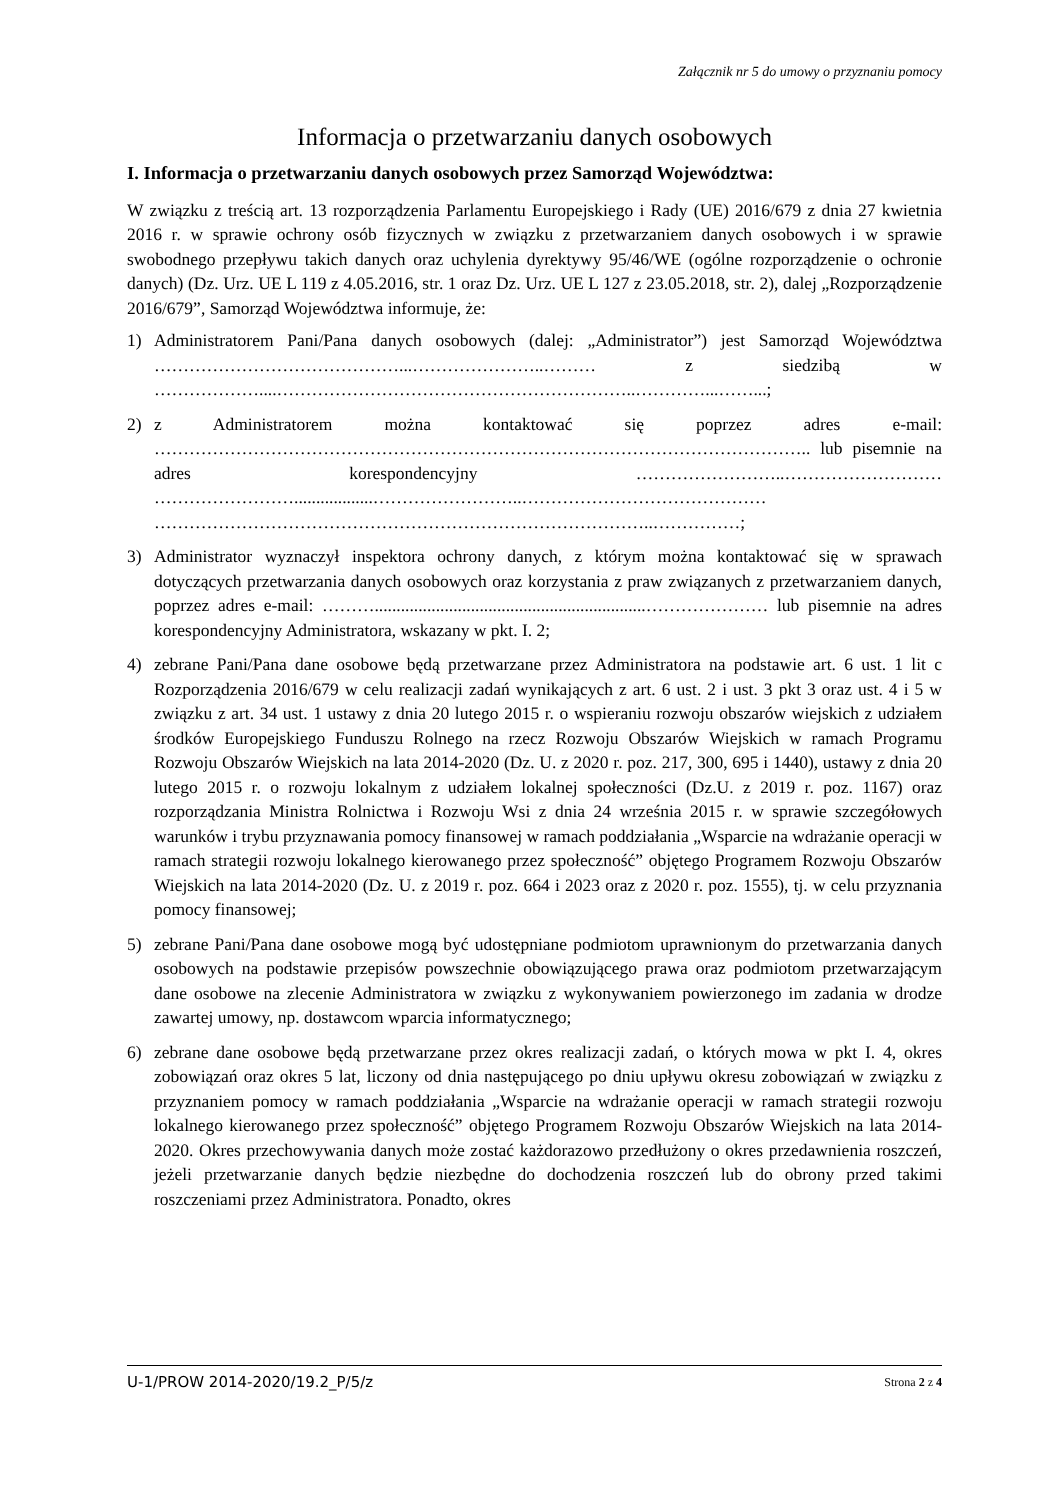Załącznik nr 5 do umowy o przyznaniu pomocy
Informacja o przetwarzaniu danych osobowych
I. Informacja o przetwarzaniu danych osobowych przez Samorząd Województwa:
W związku z treścią art. 13 rozporządzenia Parlamentu Europejskiego i Rady (UE) 2016/679 z dnia 27 kwietnia 2016 r. w sprawie ochrony osób fizycznych w związku z przetwarzaniem danych osobowych i w sprawie swobodnego przepływu takich danych oraz uchylenia dyrektywy 95/46/WE (ogólne rozporządzenie o ochronie danych) (Dz. Urz. UE L 119 z 4.05.2016, str. 1 oraz Dz. Urz. UE L 127 z 23.05.2018, str. 2), dalej „Rozporządzenie 2016/679”, Samorząd Województwa informuje, że:
1) Administratorem Pani/Pana danych osobowych (dalej: „Administrator”) jest Samorząd Województwa ……………………………………...…………………..……… z siedzibą w ………………....……………………………………………………..…………...……...;
2) z Administratorem można kontaktować się poprzez adres e-mail: ………………………………………………………………………………………………….. lub pisemnie na adres korespondencyjny ……………………..……………………… ……………………..................……………………..…………………………………… …………………………………………………………………………..……………;
3) Administrator wyznaczył inspektora ochrony danych, z którym można kontaktować się w sprawach dotyczących przetwarzania danych osobowych oraz korzystania z praw związanych z przetwarzaniem danych, poprzez adres e-mail: ………..............................................................………………… lub pisemnie na adres korespondencyjny Administratora, wskazany w pkt. I. 2;
4) zebrane Pani/Pana dane osobowe będą przetwarzane przez Administratora na podstawie art. 6 ust. 1 lit c Rozporządzenia 2016/679 w celu realizacji zadań wynikających z art. 6 ust. 2 i ust. 3 pkt 3 oraz ust. 4 i 5 w związku z art. 34 ust. 1 ustawy z dnia 20 lutego 2015 r. o wspieraniu rozwoju obszarów wiejskich z udziałem środków Europejskiego Funduszu Rolnego na rzecz Rozwoju Obszarów Wiejskich w ramach Programu Rozwoju Obszarów Wiejskich na lata 2014-2020 (Dz. U. z 2020 r. poz. 217, 300, 695 i 1440), ustawy z dnia 20 lutego 2015 r. o rozwoju lokalnym z udziałem lokalnej społeczności (Dz.U. z 2019 r. poz. 1167) oraz rozporządzania Ministra Rolnictwa i Rozwoju Wsi z dnia 24 września 2015 r. w sprawie szczegółowych warunków i trybu przyznawania pomocy finansowej w ramach poddziałania „Wsparcie na wdrażanie operacji w ramach strategii rozwoju lokalnego kierowanego przez społeczność” objętego Programem Rozwoju Obszarów Wiejskich na lata 2014-2020 (Dz. U. z 2019 r. poz. 664 i 2023 oraz z 2020 r. poz. 1555), tj. w celu przyznania pomocy finansowej;
5) zebrane Pani/Pana dane osobowe mogą być udostępniane podmiotom uprawnionym do przetwarzania danych osobowych na podstawie przepisów powszechnie obowiązującego prawa oraz podmiotom przetwarzającym dane osobowe na zlecenie Administratora w związku z wykonywaniem powierzonego im zadania w drodze zawartej umowy, np. dostawcom wparcia informatycznego;
6) zebrane dane osobowe będą przetwarzane przez okres realizacji zadań, o których mowa w pkt I. 4, okres zobowiązań oraz okres 5 lat, liczony od dnia następującego po dniu upływu okresu zobowiązań w związku z przyznaniem pomocy w ramach poddziałania „Wsparcie na wdrażanie operacji w ramach strategii rozwoju lokalnego kierowanego przez społeczność” objętego Programem Rozwoju Obszarów Wiejskich na lata 2014-2020. Okres przechowywania danych może zostać każdorazowo przedłużony o okres przedawnienia roszczeń, jeżeli przetwarzanie danych będzie niezbędne do dochodzenia roszczeń lub do obrony przed takimi roszczeniami przez Administratora. Ponadto, okres
U-1/PROW 2014-2020/19.2_P/5/z Strona 2 z 4